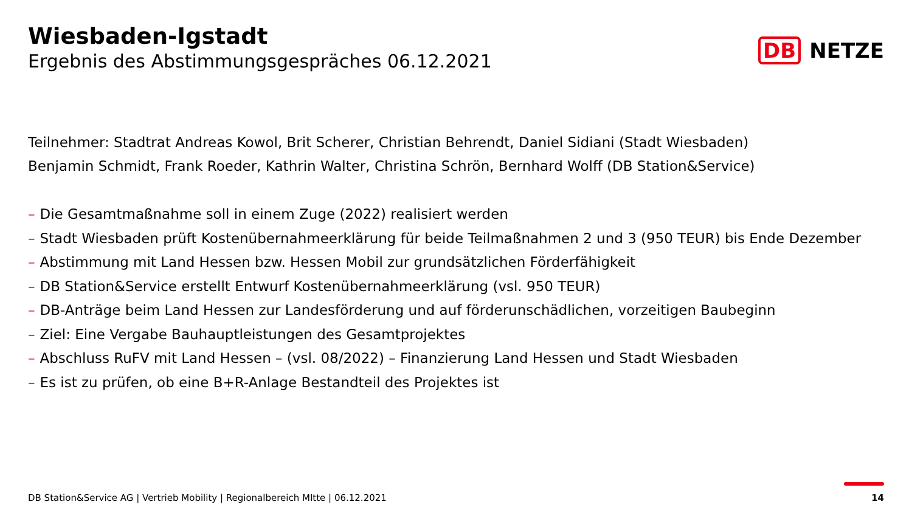Wiesbaden-Igstadt
Ergebnis des Abstimmungsgespräches 06.12.2021
DB NETZE
Teilnehmer: Stadtrat Andreas Kowol, Brit Scherer, Christian Behrendt, Daniel Sidiani (Stadt Wiesbaden)
Benjamin Schmidt, Frank Roeder, Kathrin Walter, Christina Schrön, Bernhard Wolff (DB Station&Service)
– Die Gesamtmaßnahme soll in einem Zuge (2022) realisiert werden
– Stadt Wiesbaden prüft Kostenübernahmeerklärung für beide Teilmaßnahmen 2 und 3 (950 TEUR) bis Ende Dezember
– Abstimmung mit Land Hessen bzw. Hessen Mobil zur grundsätzlichen Förderfähigkeit
– DB Station&Service erstellt Entwurf Kostenübernahmeerklärung (vsl. 950 TEUR)
– DB-Anträge beim Land Hessen zur Landesförderung und auf förderunschädlichen, vorzeitigen Baubeginn
– Ziel: Eine Vergabe Bauhauptleistungen des Gesamtprojektes
– Abschluss RuFV mit Land Hessen – (vsl. 08/2022) – Finanzierung Land Hessen und Stadt Wiesbaden
– Es ist zu prüfen, ob eine B+R-Anlage Bestandteil des Projektes ist
DB Station&Service AG | Vertrieb Mobility | Regionalbereich MItte | 06.12.2021
14